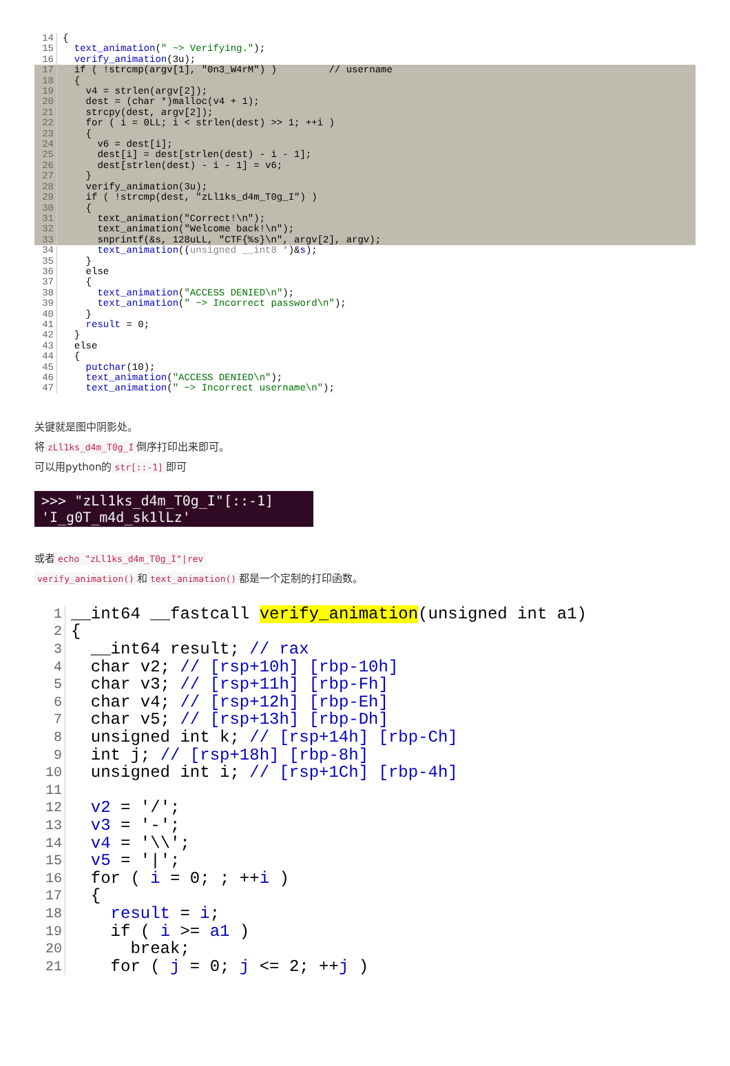14 {
15 text_animation(" ~> Verifying.");
16 verify_animation(3u);
17 if ( !strcmp(argv[1], "0n3_W4rM") ) // username
18 {
19 v4 = strlen(argv[2]);
20 dest = (char *)malloc(v4 + 1);
21 strcpy(dest, argv[2]);
22 for ( i = 0LL; i < strlen(dest) >> 1; ++i )
23 {
24 v6 = dest[i];
25 dest[i] = dest[strlen(dest) - i - 1];
26 dest[strlen(dest) - i - 1] = v6;
27 }
28 verify_animation(3u);
29 if ( !strcmp(dest, "zLl1ks_d4m_T0g_I") )
30 {
31 text_animation("Correct!\n");
32 text_animation("Welcome back!\n");
33 snprintf(&s, 128uLL, "CTF{%s}\n", argv[2], argv);
34 text_animation((unsigned __int8 *)&s);
35 }
36 else
37 {
38 text_animation("ACCESS DENIED\n");
39 text_animation(" ~> Incorrect password\n");
40 }
41 result = 0;
42 }
43 else
44 {
45 putchar(10);
46 text_animation("ACCESS DENIED\n");
47 text_animation(" ~> Incorrect username\n");
关键就是图中阴影处。
将 zLl1ks_d4m_T0g_I 倒序打印出来即可。
可以用python的 str[::-1] 即可
>>> "zLl1ks_d4m_T0g_I"[::-1]
'I_g0T_m4d_sk1lLz'
或者 echo "zLl1ks_d4m_T0g_I"|rev
verify_animation() 和 text_animation() 都是一个定制的打印函数。
1 __int64 __fastcall verify_animation(unsigned int a1)
2 {
3 __int64 result; // rax
4 char v2; // [rsp+10h] [rbp-10h]
5 char v3; // [rsp+11h] [rbp-Fh]
6 char v4; // [rsp+12h] [rbp-Eh]
7 char v5; // [rsp+13h] [rbp-Dh]
8 unsigned int k; // [rsp+14h] [rbp-Ch]
9 int j; // [rsp+18h] [rbp-8h]
10 unsigned int i; // [rsp+1Ch] [rbp-4h]
11
12 v2 = '/';
13 v3 = '-';
14 v4 = '\\';
15 v5 = '|';
16 for ( i = 0; ; ++i )
17 {
18 result = i;
19 if ( i >= a1 )
20 break;
21 for ( j = 0; j <= 2; ++j )